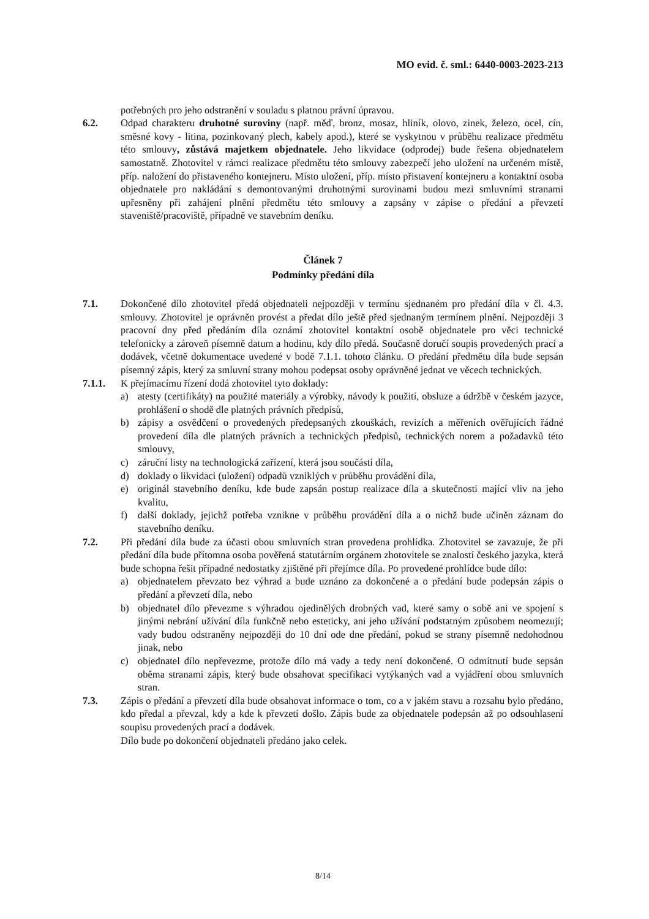MO evid. č. sml.: 6440-0003-2023-213
potřebných pro jeho odstranění v souladu s platnou právní úpravou.
6.2. Odpad charakteru druhotné suroviny (např. měď, bronz, mosaz, hliník, olovo, zinek, železo, ocel, cín, směsné kovy - litina, pozinkovaný plech, kabely apod.), které se vyskytnou v průběhu realizace předmětu této smlouvy, zůstává majetkem objednatele. Jeho likvidace (odprodej) bude řešena objednatelem samostatně. Zhotovitel v rámci realizace předmětu této smlouvy zabezpečí jeho uložení na určeném místě, příp. naložení do přistaveného kontejneru. Místo uložení, příp. místo přistavení kontejneru a kontaktní osoba objednatele pro nakládání s demontovanými druhotnými surovinami budou mezi smluvními stranami upřesněny při zahájení plnění předmětu této smlouvy a zapsány v zápise o předání a převzetí staveniště/pracoviště, případně ve stavebním deníku.
Článek 7
Podmínky předání díla
7.1. Dokončené dílo zhotovitel předá objednateli nejpozději v termínu sjednaném pro předání díla v čl. 4.3. smlouvy. Zhotovitel je oprávněn provést a předat dílo ještě před sjednaným termínem plnění. Nejpozději 3 pracovní dny před předáním díla oznámí zhotovitel kontaktní osobě objednatele pro věci technické telefonicky a zároveň písemně datum a hodinu, kdy dílo předá. Současně doručí soupis provedených prací a dodávek, včetně dokumentace uvedené v bodě 7.1.1. tohoto článku. O předání předmětu díla bude sepsán písemný zápis, který za smluvní strany mohou podepsat osoby oprávněné jednat ve věcech technických.
7.1.1. K přejímacímu řízení dodá zhotovitel tyto doklady:
a) atesty (certifikáty) na použité materiály a výrobky, návody k použití, obsluze a údržbě v českém jazyce, prohlášení o shodě dle platných právních předpisů,
b) zápisy a osvědčení o provedených předepsaných zkouškách, revizích a měřeních ověřujících řádné provedení díla dle platných právních a technických předpisů, technických norem a požadavků této smlouvy,
c) záruční listy na technologická zařízení, která jsou součástí díla,
d) doklady o likvidaci (uložení) odpadů vzniklých v průběhu provádění díla,
e) originál stavebního deníku, kde bude zapsán postup realizace díla a skutečnosti mající vliv na jeho kvalitu,
f) další doklady, jejichž potřeba vznikne v průběhu provádění díla a o nichž bude učiněn záznam do stavebního deníku.
7.2. Při předání díla bude za účasti obou smluvních stran provedena prohlídka. Zhotovitel se zavazuje, že při předání díla bude přítomna osoba pověřená statutárním orgánem zhotovitele se znalostí českého jazyka, která bude schopna řešit případné nedostatky zjištěné při přejímce díla. Po provedené prohlídce bude dílo:
a) objednatelem převzato bez výhrad a bude uznáno za dokončené a o předání bude podepsán zápis o předání a převzetí díla, nebo
b) objednatel dílo převezme s výhradou ojedinělých drobných vad, které samy o sobě ani ve spojení s jinými nebrání užívání díla funkčně nebo esteticky, ani jeho užívání podstatným způsobem neomezují; vady budou odstraněny nejpozději do 10 dní ode dne předání, pokud se strany písemně nedohodnou jinak, nebo
c) objednatel dílo nepřevezme, protože dílo má vady a tedy není dokončené. O odmítnutí bude sepsán oběma stranami zápis, který bude obsahovat specifikaci vytýkaných vad a vyjádření obou smluvních stran.
7.3. Zápis o předání a převzetí díla bude obsahovat informace o tom, co a v jakém stavu a rozsahu bylo předáno, kdo předal a převzal, kdy a kde k převzetí došlo. Zápis bude za objednatele podepsán až po odsouhlasení soupisu provedených prací a dodávek.
Dílo bude po dokončení objednateli předáno jako celek.
8/14